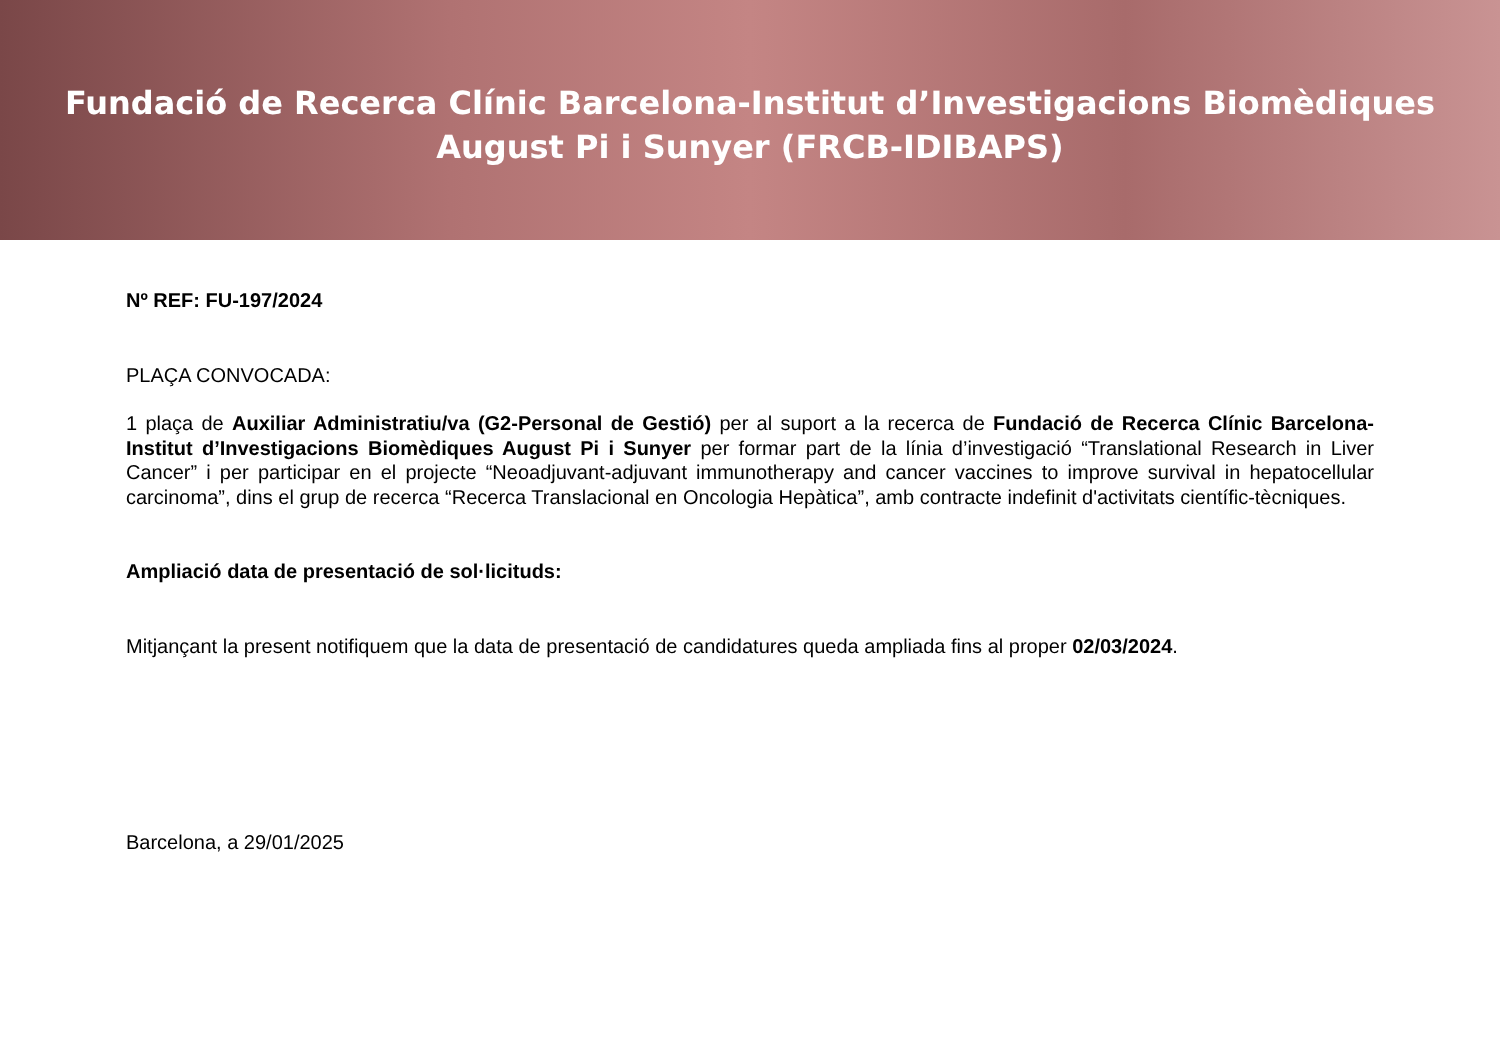Fundació de Recerca Clínic Barcelona-Institut d’Investigacions Biomèdiques
August Pi i Sunyer (FRCB-IDIBAPS)
Nº REF: FU-197/2024
PLAÇA CONVOCADA:
1 plaça de Auxiliar Administratiu/va (G2-Personal de Gestió) per al suport a la recerca de Fundació de Recerca Clínic Barcelona-Institut d’Investigacions Biomèdiques August Pi i Sunyer per formar part de la línia d’investigació “Translational Research in Liver Cancer” i per participar en el projecte “Neoadjuvant-adjuvant immunotherapy and cancer vaccines to improve survival in hepatocellular carcinoma”, dins el grup de recerca “Recerca Translacional en Oncologia Hepàtica”, amb contracte indefinit d'activitats científic-tècniques.
Ampliació data de presentació de sol·licituds:
Mitjançant la present notifiquem que la data de presentació de candidatures queda ampliada fins al proper 02/03/2024.
Barcelona, a 29/01/2025